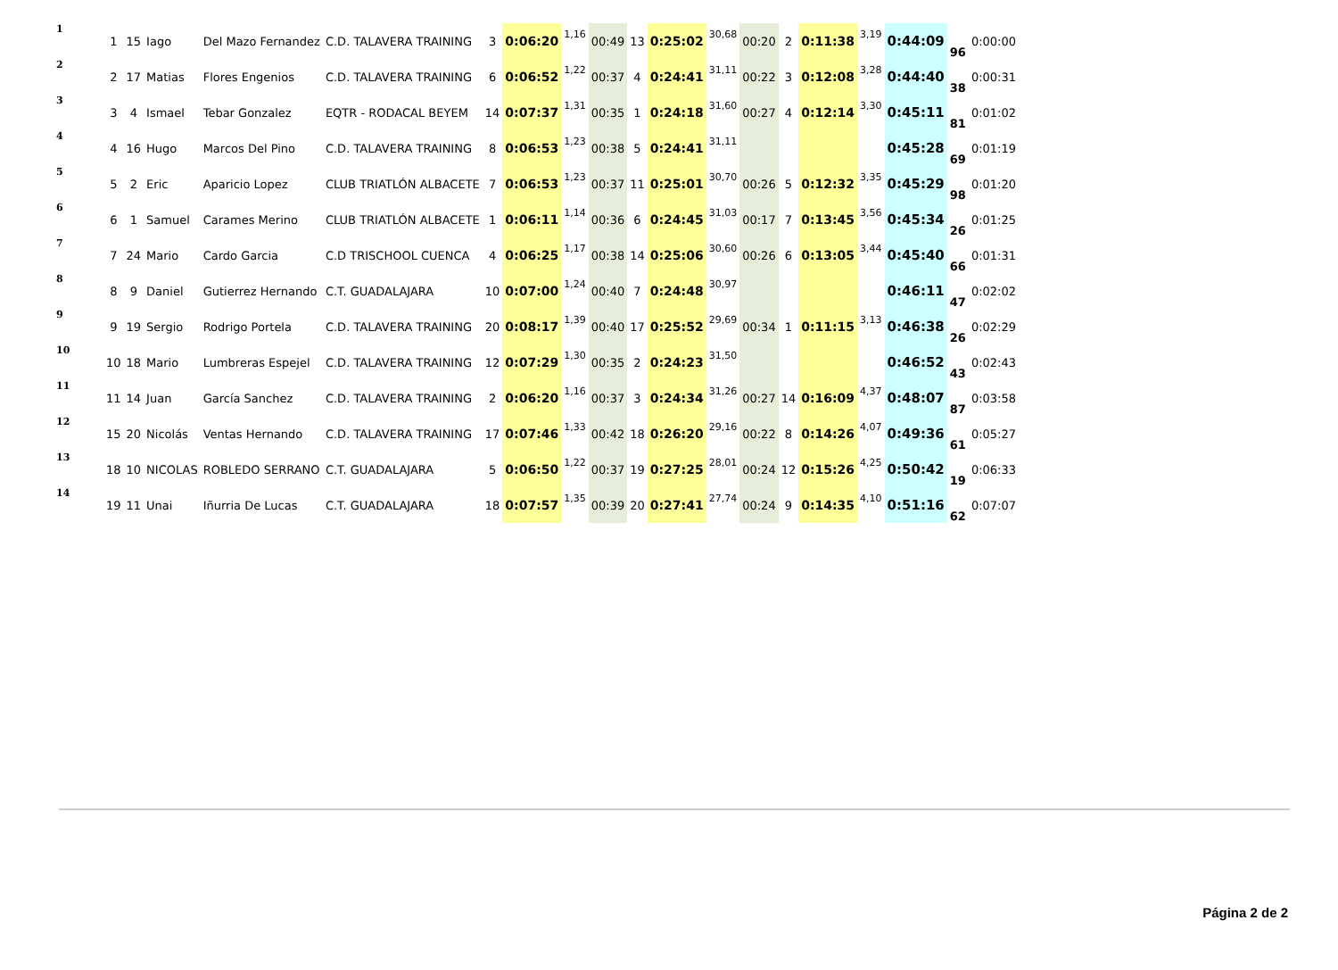| 1 | 1 | 15 | Iago | Del Mazo Fernandez | C.D. TALAVERA TRAINING | 3 | 0:06:20 | 1,16 | 00:49 | 13 | 0:25:02 | 30,68 | 00:20 | 2 | 0:11:38 | 3,19 | 0:44:09 | 96 | 0:00:00 |
| 2 | 2 | 17 | Matias | Flores Engenios | C.D. TALAVERA TRAINING | 6 | 0:06:52 | 1,22 | 00:37 | 4 | 0:24:41 | 31,11 | 00:22 | 3 | 0:12:08 | 3,28 | 0:44:40 | 38 | 0:00:31 |
| 3 | 3 | 4 | Ismael | Tebar Gonzalez | EQTR - RODACAL BEYEM | 14 | 0:07:37 | 1,31 | 00:35 | 1 | 0:24:18 | 31,60 | 00:27 | 4 | 0:12:14 | 3,30 | 0:45:11 | 81 | 0:01:02 |
| 4 | 4 | 16 | Hugo | Marcos Del Pino | C.D. TALAVERA TRAINING | 8 | 0:06:53 | 1,23 | 00:38 | 5 | 0:24:41 | 31,11 | | | | | 0:45:28 | 69 | 0:01:19 |
| 5 | 5 | 2 | Eric | Aparicio Lopez | CLUB TRIATLÓN ALBACETE | 7 | 0:06:53 | 1,23 | 00:37 | 11 | 0:25:01 | 30,70 | 00:26 | 5 | 0:12:32 | 3,35 | 0:45:29 | 98 | 0:01:20 |
| 6 | 6 | 1 | Samuel | Carames Merino | CLUB TRIATLÓN ALBACETE | 1 | 0:06:11 | 1,14 | 00:36 | 6 | 0:24:45 | 31,03 | 00:17 | 7 | 0:13:45 | 3,56 | 0:45:34 | 26 | 0:01:25 |
| 7 | 7 | 24 | Mario | Cardo Garcia | C.D TRISCHOOL CUENCA | 4 | 0:06:25 | 1,17 | 00:38 | 14 | 0:25:06 | 30,60 | 00:26 | 6 | 0:13:05 | 3,44 | 0:45:40 | 66 | 0:01:31 |
| 8 | 8 | 9 | Daniel | Gutierrez Hernando | C.T. GUADALAJARA | 10 | 0:07:00 | 1,24 | 00:40 | 7 | 0:24:48 | 30,97 | | | | | 0:46:11 | 47 | 0:02:02 |
| 9 | 9 | 19 | Sergio | Rodrigo Portela | C.D. TALAVERA TRAINING | 20 | 0:08:17 | 1,39 | 00:40 | 17 | 0:25:52 | 29,69 | 00:34 | 1 | 0:11:15 | 3,13 | 0:46:38 | 26 | 0:02:29 |
| 10 | 10 | 18 | Mario | Lumbreras Espejel | C.D. TALAVERA TRAINING | 12 | 0:07:29 | 1,30 | 00:35 | 2 | 0:24:23 | 31,50 | | | | | 0:46:52 | 43 | 0:02:43 |
| 11 | 11 | 14 | Juan | García Sanchez | C.D. TALAVERA TRAINING | 2 | 0:06:20 | 1,16 | 00:37 | 3 | 0:24:34 | 31,26 | 00:27 | 14 | 0:16:09 | 4,37 | 0:48:07 | 87 | 0:03:58 |
| 12 | 15 | 20 | Nicolás | Ventas Hernando | C.D. TALAVERA TRAINING | 17 | 0:07:46 | 1,33 | 00:42 | 18 | 0:26:20 | 29,16 | 00:22 | 8 | 0:14:26 | 4,07 | 0:49:36 | 61 | 0:05:27 |
| 13 | 18 | 10 | NICOLAS | ROBLEDO SERRANO | C.T. GUADALAJARA | 5 | 0:06:50 | 1,22 | 00:37 | 19 | 0:27:25 | 28,01 | 00:24 | 12 | 0:15:26 | 4,25 | 0:50:42 | 19 | 0:06:33 |
| 14 | 19 | 11 | Unai | Iñurria De Lucas | C.T. GUADALAJARA | 18 | 0:07:57 | 1,35 | 00:39 | 20 | 0:27:41 | 27,74 | 00:24 | 9 | 0:14:35 | 4,10 | 0:51:16 | 62 | 0:07:07 |
Página 2 de 2